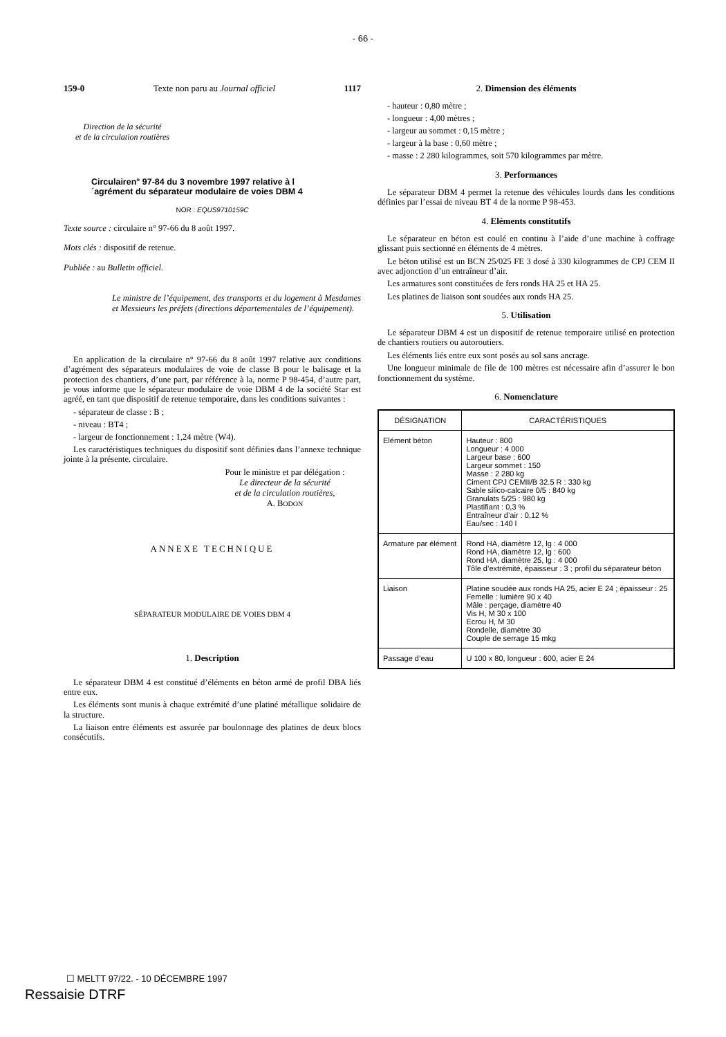- 66 -
159-0 Texte non paru au Journal officiel 1117
Direction de la sécurité
et de la circulation routières
Circulairen° 97-84 du 3 novembre 1997 relative à l´agrément du séparateur modulaire de voies DBM 4
NOR : EQUS9710159C
Texte source : circulaire n° 97-66 du 8 août 1997.
Mots clés : dispositif de retenue.
Publiée : au Bulletin officiel.
Le ministre de l’équipement, des transports et du logement à Mesdames et Messieurs les préfets (directions départementales de l’équipement).
En application de la circulaire n° 97-66 du 8 août 1997 relative aux conditions d’agrément des séparateurs modulaires de voie de classe B pour le balisage et la protection des chantiers, d’une part, par référence à la, norme P 98-454, d’autre part, je vous informe que le séparateur modulaire de voie DBM 4 de la société Star est agréé, en tant que dispositif de retenue temporaire, dans les conditions suivantes :
- séparateur de classe : B ;
- niveau : BT4 ;
- largeur de fonctionnement : 1,24 mètre (W4).
Les caractéristiques techniques du dispositif sont définies dans l’annexe technique jointe à la présente. circulaire.
Pour le ministre et par délégation :
Le directeur de la sécurité
et de la circulation routières,
A. BODON
ANNEXE TECHNIQUE
SÉPARATEUR MODULAIRE DE VOIES DBM 4
1. Description
Le séparateur DBM 4 est constitué d’éléments en béton armé de profil DBA liés entre eux.
Les éléments sont munis à chaque extrémité d’une platiné métallique solidaire de la structure.
La liaison entre éléments est assurée par boulonnage des platines de deux blocs consécutifs.
2. Dimension des éléments
- hauteur : 0,80 mètre ;
- longueur : 4,00 mètres ;
- largeur au sommet : 0,15 mètre ;
- largeur à la base : 0,60 mètre ;
- masse : 2 280 kilogrammes, soit 570 kilogrammes par mètre.
3. Performances
Le séparateur DBM 4 permet la retenue des véhicules lourds dans les conditions définies par l’essai de niveau BT 4 de la norme P 98-453.
4. Eléments constitutifs
Le séparateur en béton est coulé en continu à l’aide d’une machine à coffrage glissant puis sectionné en éléments de 4 mètres.
Le béton utilisé est un BCN 25/025 FE 3 dosé à 330 kilogrammes de CPJ CEM II avec adjonction d’un entraîneur d’air.
Les armatures sont constituées de fers ronds HA 25 et HA 25.
Les platines de liaison sont soudées aux ronds HA 25.
5. Utilisation
Le séparateur DBM 4 est un dispositif de retenue temporaire utilisé en protection de chantiers routiers ou autoroutiers.
Les éléments liés entre eux sont posés au sol sans ancrage.
Une longueur minimale de file de 100 mètres est nécessaire afin d’assurer le bon fonctionnement du système.
6. Nomenclature
| DÉSIGNATION | CARACTÉRISTIQUES |
| --- | --- |
| Elément béton | Hauteur : 800 Longueur : 4 000 Largeur base : 600 Largeur sommet : 150 Masse : 2 280 kg Ciment CPJ CEMII/B 32.5 R : 330 kg Sable silico-calcaire 0/5 : 840 kg Granulats 5/25 : 980 kg Plastifiant : 0,3 % Entraîneur d’air : 0,12 % Eau/sec : 140 l |
| Armature par élément | Rond HA, diamètre 12, lg : 4 000 Rond HA, diamètre 12, lg : 600 Rond HA, diamètre 25, lg : 4 000 Tôle d’extrémité, épaisseur : 3 ; profil du séparateur béton |
| Liaison | Platine soudée aux ronds HA 25, acier E 24 ; épaisseur : 25 Femelle : lumière 90 x 40 Mâle : perçage, diamètre 40 Vis H, M 30 x 100 Ecrou H, M 30 Rondelle, diamètre 30 Couple de serrage 15 mkg |
| Passage d’eau | U 100 x 80, longueur : 600, acier E 24 |
☐ MELTT 97/22. - 10 DÉCEMBRE 1997
Ressaisie DTRF